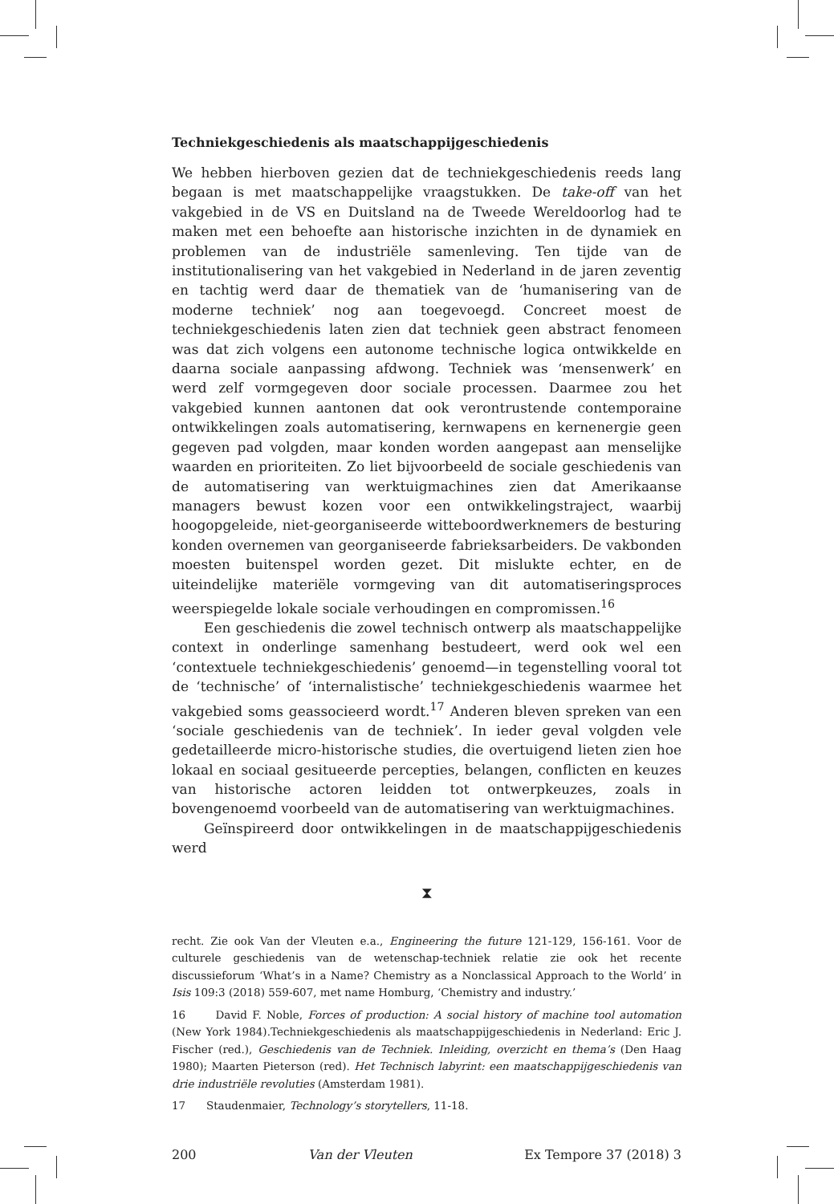Techniekgeschiedenis als maatschappijgeschiedenis
We hebben hierboven gezien dat de techniekgeschiedenis reeds lang begaan is met maatschappelijke vraagstukken. De take-off van het vakgebied in de VS en Duitsland na de Tweede Wereldoorlog had te maken met een behoefte aan historische inzichten in de dynamiek en problemen van de industriële samenleving. Ten tijde van de institutionalisering van het vakgebied in Nederland in de jaren zeventig en tachtig werd daar de thematiek van de ‘humanisering van de moderne techniek’ nog aan toegevoegd. Concreet moest de techniekgeschiedenis laten zien dat techniek geen abstract fenomeen was dat zich volgens een autonome technische logica ontwikkelde en daarna sociale aanpassing afdwong. Techniek was ‘mensenwerk’ en werd zelf vormgegeven door sociale processen. Daarmee zou het vakgebied kunnen aantonen dat ook verontrustende contemporaine ontwikkelingen zoals automatisering, kernwapens en kernenergie geen gegeven pad volgden, maar konden worden aangepast aan menselijke waarden en prioriteiten. Zo liet bijvoorbeeld de sociale geschiedenis van de automatisering van werktuigmachines zien dat Amerikaanse managers bewust kozen voor een ontwikkelingstraject, waarbij hoogopgeleide, niet-georganiseerde witteboordwerknemers de besturing konden overnemen van georganiseerde fabrieksarbeiders. De vakbonden moesten buitenspel worden gezet. Dit mislukte echter, en de uiteindelijke materiële vormgeving van dit automatiseringsproces weerspiegelde lokale sociale verhoudingen en compromissen.<sup>16</sup>
Een geschiedenis die zowel technisch ontwerp als maatschappelijke context in onderlinge samenhang bestudeert, werd ook wel een ‘contextuele techniekgeschiedenis’ genoemd—in tegenstelling vooral tot de ‘technische’ of ‘internalistische’ techniekgeschiedenis waarmee het vakgebied soms geassocieerd wordt.<sup>17</sup> Anderen bleven spreken van een ‘sociale geschiedenis van de techniek’. In ieder geval volgden vele gedetailleerde micro-historische studies, die overtuigend lieten zien hoe lokaal en sociaal gesitueerde percepties, belangen, conflicten en keuzes van historische actoren leidden tot ontwerpkeuzes, zoals in bovengenoemd voorbeeld van de automatisering van werktuigmachines.
Geïnspireerd door ontwikkelingen in de maatschappijgeschiedenis werd
⧗
recht. Zie ook Van der Vleuten e.a., Engineering the future 121-129, 156-161. Voor de culturele geschiedenis van de wetenschap-techniek relatie zie ook het recente discussieforum ‘What’s in a Name? Chemistry as a Nonclassical Approach to the World’ in Isis 109:3 (2018) 559-607, met name Homburg, ‘Chemistry and industry.’
16 David F. Noble, Forces of production: A social history of machine tool automation (New York 1984).Techniekgeschiedenis als maatschappijgeschiedenis in Nederland: Eric J. Fischer (red.), Geschiedenis van de Techniek. Inleiding, overzicht en thema’s (Den Haag 1980); Maarten Pieterson (red). Het Technisch labyrint: een maatschappijgeschiedenis van drie industriële revoluties (Amsterdam 1981).
17 Staudenmaier, Technology’s storytellers, 11-18.
200 Van der Vleuten Ex Tempore 37 (2018) 3